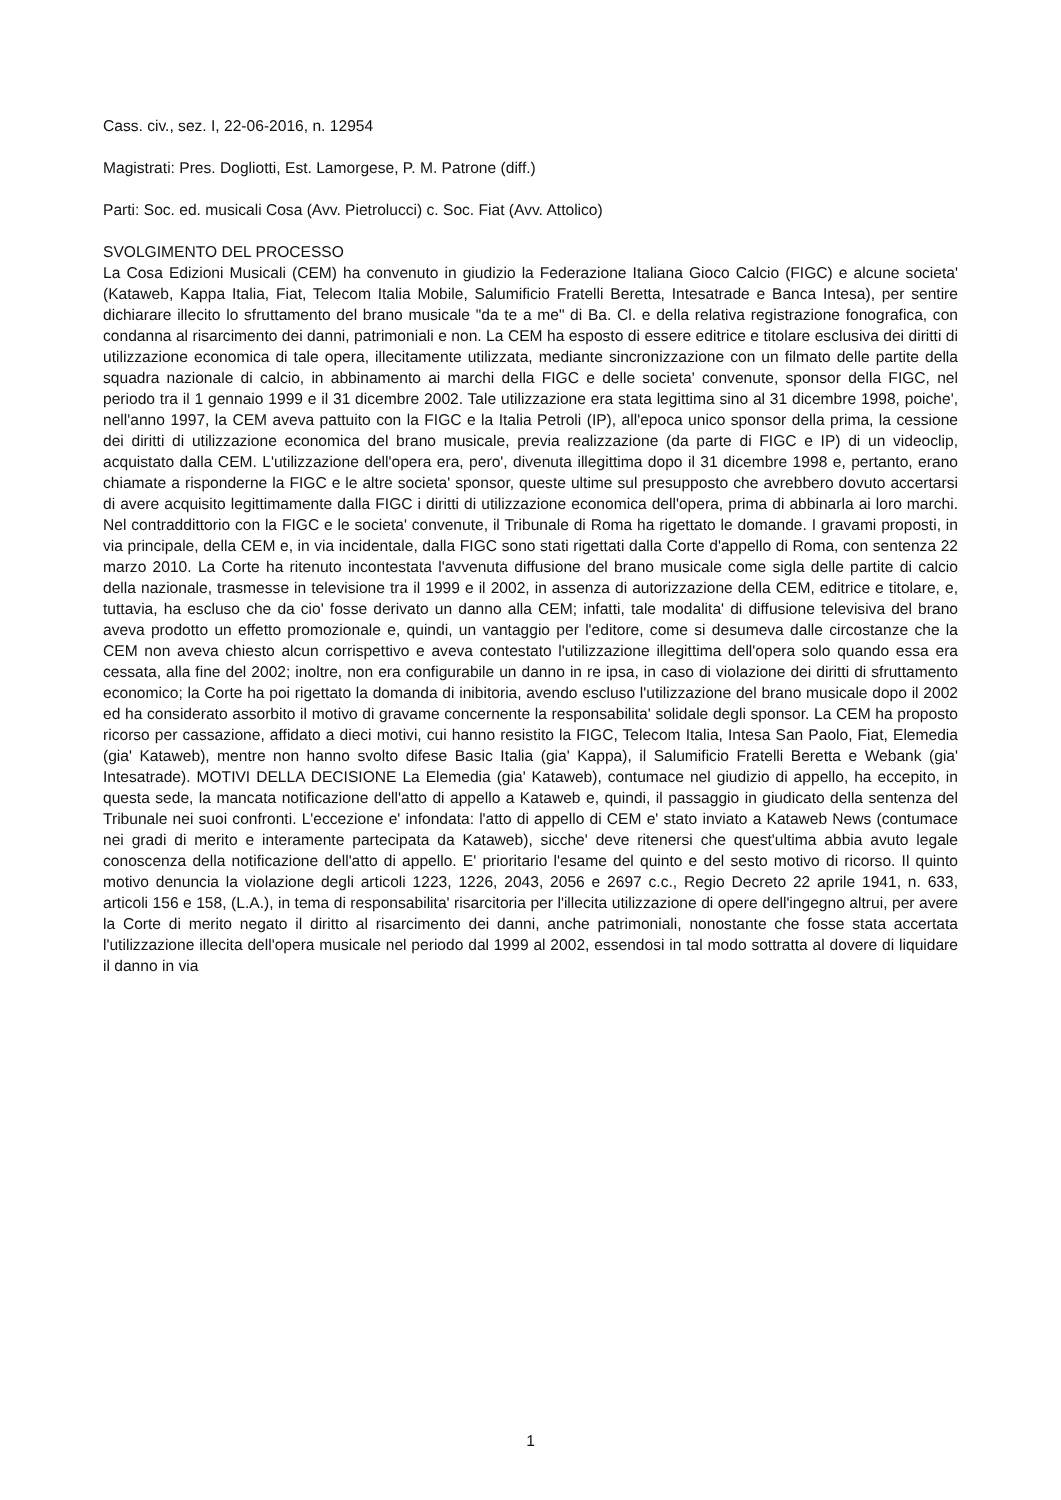Cass. civ., sez. I, 22-06-2016, n. 12954
Magistrati: Pres. Dogliotti, Est. Lamorgese, P. M. Patrone (diff.)
Parti: Soc. ed. musicali Cosa (Avv. Pietrolucci) c. Soc. Fiat (Avv. Attolico)
SVOLGIMENTO DEL PROCESSO
La Cosa Edizioni Musicali (CEM) ha convenuto in giudizio la Federazione Italiana Gioco Calcio (FIGC) e alcune societa' (Kataweb, Kappa Italia, Fiat, Telecom Italia Mobile, Salumificio Fratelli Beretta, Intesatrade e Banca Intesa), per sentire dichiarare illecito lo sfruttamento del brano musicale "da te a me" di Ba. Cl. e della relativa registrazione fonografica, con condanna al risarcimento dei danni, patrimoniali e non. La CEM ha esposto di essere editrice e titolare esclusiva dei diritti di utilizzazione economica di tale opera, illecitamente utilizzata, mediante sincronizzazione con un filmato delle partite della squadra nazionale di calcio, in abbinamento ai marchi della FIGC e delle societa' convenute, sponsor della FIGC, nel periodo tra il 1 gennaio 1999 e il 31 dicembre 2002. Tale utilizzazione era stata legittima sino al 31 dicembre 1998, poiche', nell'anno 1997, la CEM aveva pattuito con la FIGC e la Italia Petroli (IP), all'epoca unico sponsor della prima, la cessione dei diritti di utilizzazione economica del brano musicale, previa realizzazione (da parte di FIGC e IP) di un videoclip, acquistato dalla CEM. L'utilizzazione dell'opera era, pero', divenuta illegittima dopo il 31 dicembre 1998 e, pertanto, erano chiamate a risponderne la FIGC e le altre societa' sponsor, queste ultime sul presupposto che avrebbero dovuto accertarsi di avere acquisito legittimamente dalla FIGC i diritti di utilizzazione economica dell'opera, prima di abbinarla ai loro marchi. Nel contraddittorio con la FIGC e le societa' convenute, il Tribunale di Roma ha rigettato le domande. I gravami proposti, in via principale, della CEM e, in via incidentale, dalla FIGC sono stati rigettati dalla Corte d'appello di Roma, con sentenza 22 marzo 2010. La Corte ha ritenuto incontestata l'avvenuta diffusione del brano musicale come sigla delle partite di calcio della nazionale, trasmesse in televisione tra il 1999 e il 2002, in assenza di autorizzazione della CEM, editrice e titolare, e, tuttavia, ha escluso che da cio' fosse derivato un danno alla CEM; infatti, tale modalita' di diffusione televisiva del brano aveva prodotto un effetto promozionale e, quindi, un vantaggio per l'editore, come si desumeva dalle circostanze che la CEM non aveva chiesto alcun corrispettivo e aveva contestato l'utilizzazione illegittima dell'opera solo quando essa era cessata, alla fine del 2002; inoltre, non era configurabile un danno in re ipsa, in caso di violazione dei diritti di sfruttamento economico; la Corte ha poi rigettato la domanda di inibitoria, avendo escluso l'utilizzazione del brano musicale dopo il 2002 ed ha considerato assorbito il motivo di gravame concernente la responsabilita' solidale degli sponsor. La CEM ha proposto ricorso per cassazione, affidato a dieci motivi, cui hanno resistito la FIGC, Telecom Italia, Intesa San Paolo, Fiat, Elemedia (gia' Kataweb), mentre non hanno svolto difese Basic Italia (gia' Kappa), il Salumificio Fratelli Beretta e Webank (gia' Intesatrade). MOTIVI DELLA DECISIONE La Elemedia (gia' Kataweb), contumace nel giudizio di appello, ha eccepito, in questa sede, la mancata notificazione dell'atto di appello a Kataweb e, quindi, il passaggio in giudicato della sentenza del Tribunale nei suoi confronti. L'eccezione e' infondata: l'atto di appello di CEM e' stato inviato a Kataweb News (contumace nei gradi di merito e interamente partecipata da Kataweb), sicche' deve ritenersi che quest'ultima abbia avuto legale conoscenza della notificazione dell'atto di appello. E' prioritario l'esame del quinto e del sesto motivo di ricorso. Il quinto motivo denuncia la violazione degli articoli 1223, 1226, 2043, 2056 e 2697 c.c., Regio Decreto 22 aprile 1941, n. 633, articoli 156 e 158, (L.A.), in tema di responsabilita' risarcitoria per l'illecita utilizzazione di opere dell'ingegno altrui, per avere la Corte di merito negato il diritto al risarcimento dei danni, anche patrimoniali, nonostante che fosse stata accertata l'utilizzazione illecita dell'opera musicale nel periodo dal 1999 al 2002, essendosi in tal modo sottratta al dovere di liquidare il danno in via
1